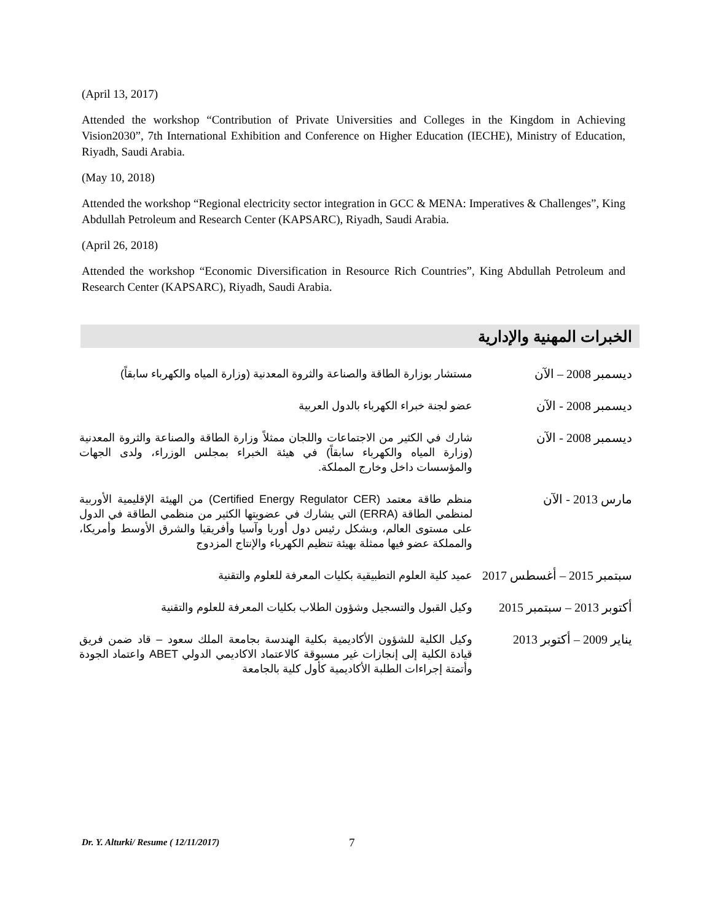(April 13, 2017)
Attended the workshop “Contribution of Private Universities and Colleges in the Kingdom in Achieving Vision2030”, 7th International Exhibition and Conference on Higher Education (IECHE), Ministry of Education, Riyadh, Saudi Arabia.
(May 10, 2018)
Attended the workshop “Regional electricity sector integration in GCC & MENA: Imperatives & Challenges”, King Abdullah Petroleum and Research Center (KAPSARC), Riyadh, Saudi Arabia.
(April 26, 2018)
Attended the workshop “Economic Diversification in Resource Rich Countries”, King Abdullah Petroleum and Research Center (KAPSARC), Riyadh, Saudi Arabia.
الخبرات المهنية والإدارية
| ديسمبر 2008 – الآن | مستشار بوزارة الطاقة والصناعة والثروة المعدنية (وزارة المياه والكهرباء سابقاً) |
| ديسمبر 2008 - الآن | عضو لجنة خبراء الكهرباء بالدول العربية |
| ديسمبر 2008 - الآن | شارك في الكثير من الاجتماعات واللجان ممثلاً وزارة الطاقة والصناعة والثروة المعدنية (وزارة المياه والكهرباء سابقاً) في هيئة الخبراء بمجلس الوزراء، ولدى الجهات والمؤسسات داخل وخارج المملكة. |
| مارس 2013 - الآن | منظم طاقة معتمد (Certified Energy Regulator CER) من الهيئة الإقليمية الأوربية لمنظمي الطاقة (ERRA) التي يشارك في عضويتها الكثير من منظمي الطاقة في الدول على مستوى العالم، وبشكل رئيس دول أوربا وآسيا وأفريقيا والشرق الأوسط وأمريكا، والمملكة عضو فيها ممثلة بهيئة تنظيم الكهرباء والإنتاج المزدوج |
| سبتمبر 2015 – أغسطس 2017 | عميد كلية العلوم التطبيقية بكليات المعرفة للعلوم والتقنية |
| أكتوبر 2013 – سبتمبر 2015 | وكيل القبول والتسجيل وشؤون الطلاب بكليات المعرفة للعلوم والتقنية |
| يناير 2009 – أكتوبر 2013 | وكيل الكلية للشؤون الأكاديمية بكلية الهندسة بجامعة الملك سعود – قاد ضمن فريق قيادة الكلية إلى إنجازات غير مسبوقة كالاعتماد الاكاديمي الدولي ABET واعتماد الجودة وأتمتة إجراءات الطلبة الأكاديمية كأول كلية بالجامعة |
Dr. Y. Alturki/ Resume ( 12/11/2017)
7